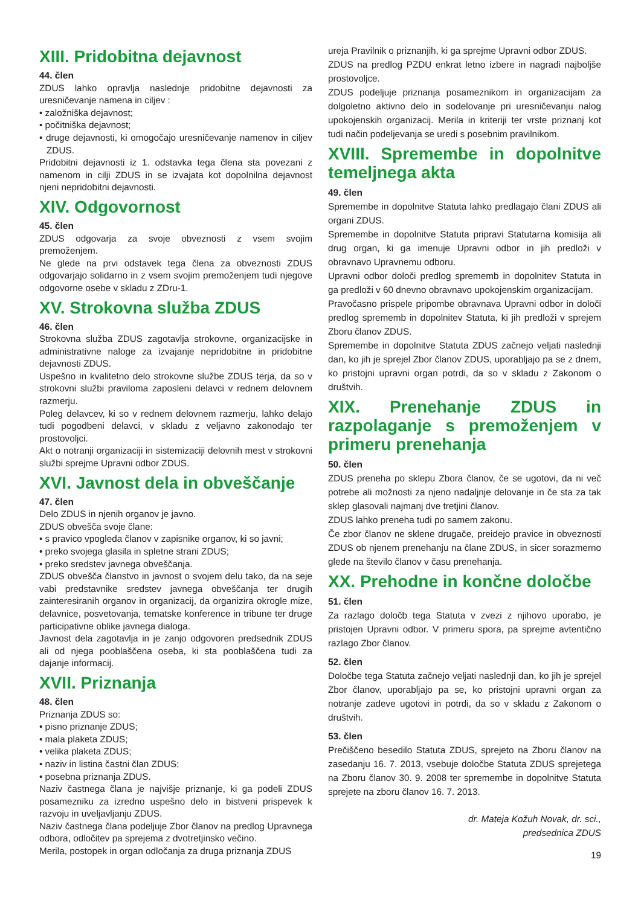XIII. Pridobitna dejavnost
44. člen
ZDUS lahko opravlja naslednje pridobitne dejavnosti za uresničevanje namena in ciljev :
• založniška dejavnost;
• počitniška dejavnost;
• druge dejavnosti, ki omogočajo uresničevanje namenov in ciljev ZDUS.
Pridobitni dejavnosti iz 1. odstavka tega člena sta povezani z namenom in cilji ZDUS in se izvajata kot dopolnilna dejavnost njeni nepridobitni dejavnosti.
XIV. Odgovornost
45. člen
ZDUS odgovarja za svoje obveznosti z vsem svojim premoženjem.
Ne glede na prvi odstavek tega člena za obveznosti ZDUS odgovarjajo solidarno in z vsem svojim premoženjem tudi njegove odgovorne osebe v skladu z ZDru-1.
XV. Strokovna služba ZDUS
46. člen
Strokovna služba ZDUS zagotavlja strokovne, organizacijske in administrativne naloge za izvajanje nepridobitne in pridobitne dejavnosti ZDUS.
Uspešno in kvalitetno delo strokovne službe ZDUS terja, da so v strokovni službi praviloma zaposleni delavci v rednem delovnem razmerju.
Poleg delavcev, ki so v rednem delovnem razmerju, lahko delajo tudi pogodbeni delavci, v skladu z veljavno zakonodajo ter prostovoljci.
Akt o notranji organizaciji in sistemizaciji delovnih mest v strokovni službi sprejme Upravni odbor ZDUS.
XVI. Javnost dela in obveščanje
47. člen
Delo ZDUS in njenih organov je javno.
ZDUS obvešča svoje člane:
• s pravico vpogleda članov v zapisnike organov, ki so javni;
• preko svojega glasila in spletne strani ZDUS;
• preko sredstev javnega obveščanja.
ZDUS obvešča članstvo in javnost o svojem delu tako, da na seje vabi predstavnike sredstev javnega obveščanja ter drugih zainteresiranih organov in organizacij, da organizira okrogle mize, delavnice, posvetovanja, tematske konference in tribune ter druge participativne oblike javnega dialoga.
Javnost dela zagotavlja in je zanjo odgovoren predsednik ZDUS ali od njega pooblaščena oseba, ki sta pooblaščena tudi za dajanje informacij.
XVII. Priznanja
48. člen
Priznanja ZDUS so:
• pisno priznanje ZDUS;
• mala plaketa ZDUS;
• velika plaketa ZDUS;
• naziv in listina častni član ZDUS;
• posebna priznanja ZDUS.
Naziv častnega člana je najvišje priznanje, ki ga podeli ZDUS posamezniku za izredno uspešno delo in bistveni prispevek k razvoju in uveljavljanju ZDUS.
Naziv častnega člana podeljuje Zbor članov na predlog Upravnega odbora, odločitev pa sprejema z dvotretjinsko večino.
Merila, postopek in organ odločanja za druga priznanja ZDUS
ureja Pravilnik o priznanjih, ki ga sprejme Upravni odbor ZDUS.
ZDUS na predlog PZDU enkrat letno izbere in nagradi najboljše prostovoljce.
ZDUS podeljuje priznanja posameznikom in organizacijam za dolgoletno aktivno delo in sodelovanje pri uresničevanju nalog upokojenskih organizacij. Merila in kriteriji ter vrste priznanj kot tudi način podeljevanja se uredi s posebnim pravilnikom.
XVIII. Spremembe in dopolnitve temeljnega akta
49. člen
Spremembe in dopolnitve Statuta lahko predlagajo člani ZDUS ali organi ZDUS.
Spremembe in dopolnitve Statuta pripravi Statutarna komisija ali drug organ, ki ga imenuje Upravni odbor in jih predloži v obravnavo Upravnemu odboru.
Upravni odbor določi predlog sprememb in dopolnitev Statuta in ga predloži v 60 dnevno obravnavo upokojenskim organizacijam.
Pravočasno prispele pripombe obravnava Upravni odbor in določi predlog sprememb in dopolnitev Statuta, ki jih predloži v sprejem Zboru članov ZDUS.
Spremembe in dopolnitve Statuta ZDUS začnejo veljati naslednji dan, ko jih je sprejel Zbor članov ZDUS, uporabljajo pa se z dnem, ko pristojni upravni organ potrdi, da so v skladu z Zakonom o društvih.
XIX. Prenehanje ZDUS in razpolaganje s premoženjem v primeru prenehanja
50. člen
ZDUS preneha po sklepu Zbora članov, če se ugotovi, da ni več potrebe ali možnosti za njeno nadaljnje delovanje in če sta za tak sklep glasovali najmanj dve tretjini članov.
ZDUS lahko preneha tudi po samem zakonu.
Če zbor članov ne sklene drugače, preidejo pravice in obveznosti ZDUS ob njenem prenehanju na člane ZDUS, in sicer sorazmerno glede na število članov v času prenehanja.
XX. Prehodne in končne določbe
51. člen
Za razlago določb tega Statuta v zvezi z njihovo uporabo, je pristojen Upravni odbor. V primeru spora, pa sprejme avtentično razlago Zbor članov.
52. člen
Določbe tega Statuta začnejo veljati naslednji dan, ko jih je sprejel Zbor članov, uporabljajo pa se, ko pristojni upravni organ za notranje zadeve ugotovi in potrdi, da so v skladu z Zakonom o društvih.
53. člen
Prečiščeno besedilo Statuta ZDUS, sprejeto na Zboru članov na zasedanju 16. 7. 2013, vsebuje določbe Statuta ZDUS sprejetega na Zboru članov 30. 9. 2008 ter spremembe in dopolnitve Statuta sprejete na zboru članov 16. 7. 2013.
dr. Mateja Kožuh Novak, dr. sci.,
predsednica ZDUS
19